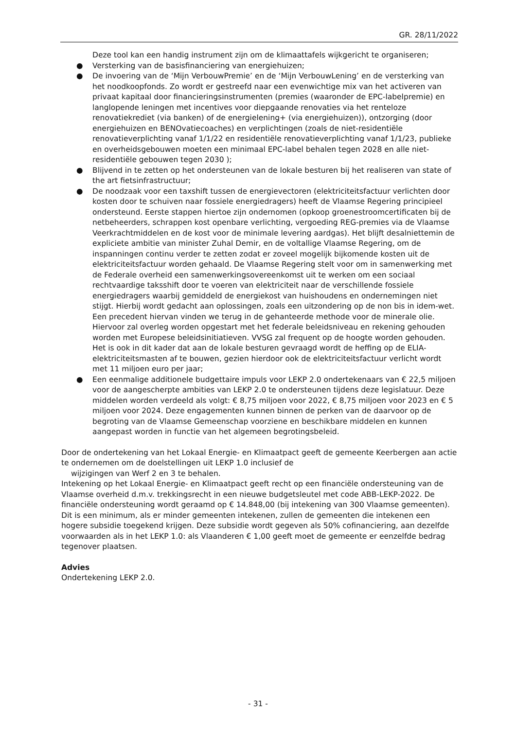GR. 28/11/2022
Deze tool kan een handig instrument zijn om de klimaattafels wijkgericht te organiseren;
● Versterking van de basisfinanciering van energiehuizen;
● De invoering van de ‘Mijn VerbouwPremie’ en de ‘Mijn VerbouwLening’ en de versterking van het noodkoopfonds. Zo wordt er gestreefd naar een evenwichtige mix van het activeren van privaat kapitaal door financieringsinstrumenten (premies (waaronder de EPC-labelpremie) en langlopende leningen met incentives voor diepgaande renovaties via het renteloze renovatiekrediet (via banken) of de energielening+ (via energiehuizen)), ontzorging (door energiehuizen en BENOvatiecoaches) en verplichtingen (zoals de niet-residentiële renovatieverplichting vanaf 1/1/22 en residentiële renovatieverplichting vanaf 1/1/23, publieke en overheidsgebouwen moeten een minimaal EPC-label behalen tegen 2028 en alle niet-residentiële gebouwen tegen 2030 );
● Blijvend in te zetten op het ondersteunen van de lokale besturen bij het realiseren van state of the art fietsinfrastructuur;
● De noodzaak voor een taxshift tussen de energievectoren (elektriciteitsfactuur verlichten door kosten door te schuiven naar fossiele energiedragers) heeft de Vlaamse Regering principieel ondersteund. Eerste stappen hiertoe zijn ondernomen (opkoop groenestroomcertificaten bij de netbeheerders, schrappen kost openbare verlichting, vergoeding REG-premies via de Vlaamse Veerkrachtmiddelen en de kost voor de minimale levering aardgas). Het blijft desalniettemin de expliciete ambitie van minister Zuhal Demir, en de voltallige Vlaamse Regering, om de inspanningen continu verder te zetten zodat er zoveel mogelijk bijkomende kosten uit de elektriciteitsfactuur worden gehaald. De Vlaamse Regering stelt voor om in samenwerking met de Federale overheid een samenwerkingsovereenkomst uit te werken om een sociaal rechtvaardige taksshift door te voeren van elektriciteit naar de verschillende fossiele energiedragers waarbij gemiddeld de energiekost van huishoudens en ondernemingen niet stijgt. Hierbij wordt gedacht aan oplossingen, zoals een uitzondering op de non bis in idem-wet. Een precedent hiervan vinden we terug in de gehanteerde methode voor de minerale olie. Hiervoor zal overleg worden opgestart met het federale beleidsniveau en rekening gehouden worden met Europese beleidsinitiatieven. VVSG zal frequent op de hoogte worden gehouden. Het is ook in dit kader dat aan de lokale besturen gevraagd wordt de heffing op de ELIA-elektriciteitsmasten af te bouwen, gezien hierdoor ook de elektriciteitsfactuur verlicht wordt met 11 miljoen euro per jaar;
● Een eenmalige additionele budgettaire impuls voor LEKP 2.0 ondertekenaars van € 22,5 miljoen voor de aangescherpte ambities van LEKP 2.0 te ondersteunen tijdens deze legislatuur. Deze middelen worden verdeeld als volgt: € 8,75 miljoen voor 2022, € 8,75 miljoen voor 2023 en € 5 miljoen voor 2024. Deze engagementen kunnen binnen de perken van de daarvoor op de begroting van de Vlaamse Gemeenschap voorziene en beschikbare middelen en kunnen aangepast worden in functie van het algemeen begrotingsbeleid.
Door de ondertekening van het Lokaal Energie- en Klimaatpact geeft de gemeente Keerbergen aan actie te ondernemen om de doelstellingen uit LEKP 1.0 inclusief de
wijzigingen van Werf 2 en 3 te behalen.
Intekening op het Lokaal Energie- en Klimaatpact geeft recht op een financiële ondersteuning van de Vlaamse overheid d.m.v. trekkingsrecht in een nieuwe budgetsleutel met code ABB-LEKP-2022. De financiële ondersteuning wordt geraamd op € 14.848,00 (bij intekening van 300 Vlaamse gemeenten). Dit is een minimum, als er minder gemeenten intekenen, zullen de gemeenten die intekenen een hogere subsidie toegekend krijgen. Deze subsidie wordt gegeven als 50% cofinanciering, aan dezelfde voorwaarden als in het LEKP 1.0: als Vlaanderen € 1,00 geeft moet de gemeente er eenzelfde bedrag tegenover plaatsen.
Advies
Ondertekening LEKP 2.0.
- 31 -